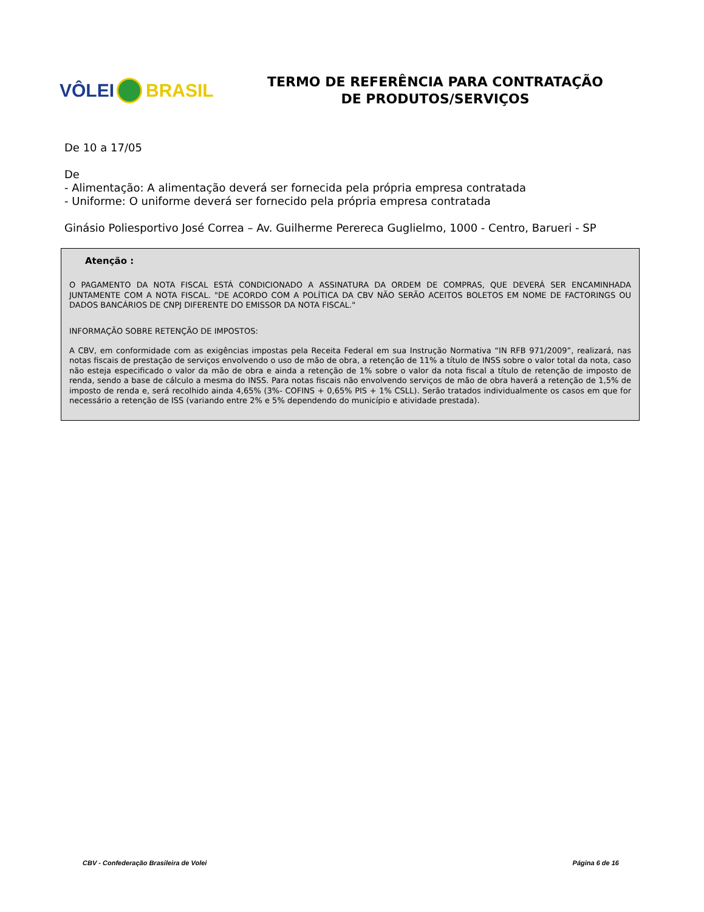VÔLEI BRASIL
TERMO DE REFERÊNCIA PARA CONTRATAÇÃO
DE PRODUTOS/SERVIÇOS
De 10 a 17/05
De
- Alimentação: A alimentação deverá ser fornecida pela própria empresa contratada
- Uniforme: O uniforme deverá ser fornecido pela própria empresa contratada
Ginásio Poliesportivo José Correa – Av. Guilherme Perereca Guglielmo, 1000 - Centro, Barueri - SP
Atenção :
O PAGAMENTO DA NOTA FISCAL ESTÁ CONDICIONADO A ASSINATURA DA ORDEM DE COMPRAS, QUE DEVERÁ SER ENCAMINHADA JUNTAMENTE COM A NOTA FISCAL. "DE ACORDO COM A POLÍTICA DA CBV NÃO SERÃO ACEITOS BOLETOS EM NOME DE FACTORINGS OU DADOS BANCÁRIOS DE CNPJ DIFERENTE DO EMISSOR DA NOTA FISCAL."
INFORMAÇÃO SOBRE RETENÇÃO DE IMPOSTOS:
A CBV, em conformidade com as exigências impostas pela Receita Federal em sua Instrução Normativa “IN RFB 971/2009”, realizará, nas notas fiscais de prestação de serviços envolvendo o uso de mão de obra, a retenção de 11% a título de INSS sobre o valor total da nota, caso não esteja especificado o valor da mão de obra e ainda a retenção de 1% sobre o valor da nota fiscal a título de retenção de imposto de renda, sendo a base de cálculo a mesma do INSS. Para notas fiscais não envolvendo serviços de mão de obra haverá a retenção de 1,5% de imposto de renda e, será recolhido ainda 4,65% (3%- COFINS + 0,65% PIS + 1% CSLL). Serão tratados individualmente os casos em que for necessário a retenção de ISS (variando entre 2% e 5% dependendo do município e atividade prestada).
CBV - Confederação Brasileira de Volei Página 6 de 16